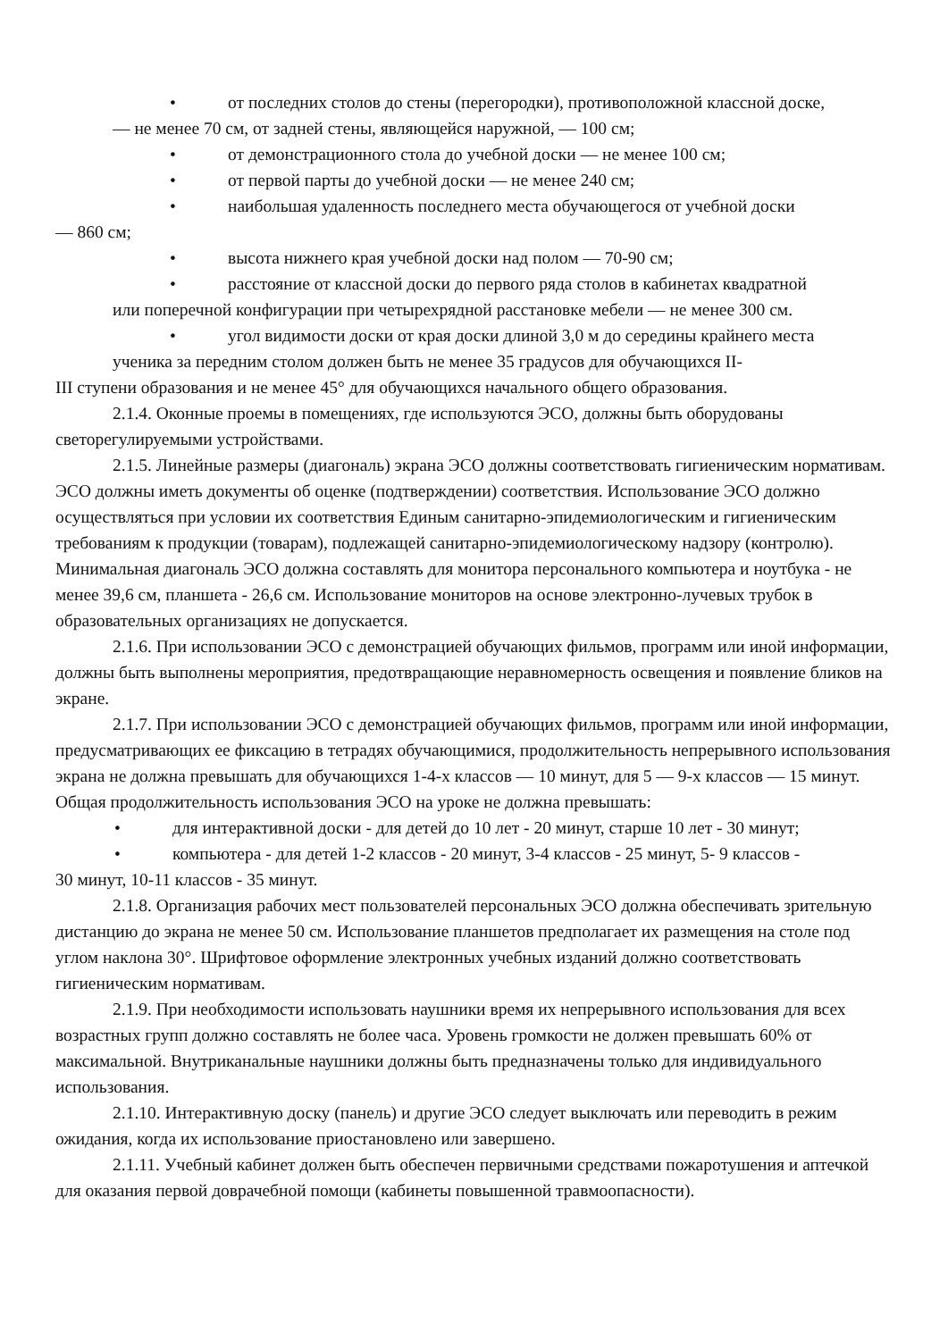• от последних столов до стены (перегородки), противоположной классной доске,
— не менее 70 см, от задней стены, являющейся наружной, — 100 см;
• от демонстрационного стола до учебной доски — не менее 100 см;
• от первой парты до учебной доски — не менее 240 см;
• наибольшая удаленность последнего места обучающегося от учебной доски
— 860 см;
• высота нижнего края учебной доски над полом — 70-90 см;
• расстояние от классной доски до первого ряда столов в кабинетах квадратной
или поперечной конфигурации при четырехрядной расстановке мебели — не менее 300 см.
• угол видимости доски от края доски длиной 3,0 м до середины крайнего места
ученика за передним столом должен быть не менее 35 градусов для обучающихся II-
III ступени образования и не менее 45° для обучающихся начального общего образования.
2.1.4. Оконные проемы в помещениях, где используются ЭСО, должны быть оборудованы светорегулируемыми устройствами.
2.1.5. Линейные размеры (диагональ) экрана ЭСО должны соответствовать гигиеническим нормативам. ЭСО должны иметь документы об оценке (подтверждении) соответствия. Использование ЭСО должно осуществляться при условии их соответствия Единым санитарно-эпидемиологическим и гигиеническим требованиям к продукции (товарам), подлежащей санитарно-эпидемиологическому надзору (контролю). Минимальная диагональ ЭСО должна составлять для монитора персонального компьютера и ноутбука - не менее 39,6 см, планшета - 26,6 см. Использование мониторов на основе электронно-лучевых трубок в образовательных организациях не допускается.
2.1.6. При использовании ЭСО с демонстрацией обучающих фильмов, программ или иной информации, должны быть выполнены мероприятия, предотвращающие неравномерность освещения и появление бликов на экране.
2.1.7. При использовании ЭСО с демонстрацией обучающих фильмов, программ или иной информации, предусматривающих ее фиксацию в тетрадях обучающимися, продолжительность непрерывного использования экрана не должна превышать для обучающихся 1-4-х классов — 10 минут, для 5 — 9-х классов — 15 минут. Общая продолжительность использования ЭСО на уроке не должна превышать:
• для интерактивной доски - для детей до 10 лет - 20 минут, старше 10 лет - 30 минут;
• компьютера - для детей 1-2 классов - 20 минут, 3-4 классов - 25 минут, 5- 9 классов -
30 минут, 10-11 классов - 35 минут.
2.1.8. Организация рабочих мест пользователей персональных ЭСО должна обеспечивать зрительную дистанцию до экрана не менее 50 см. Использование планшетов предполагает их размещения на столе под углом наклона 30°. Шрифтовое оформление электронных учебных изданий должно соответствовать гигиеническим нормативам.
2.1.9. При необходимости использовать наушники время их непрерывного использования для всех возрастных групп должно составлять не более часа. Уровень громкости не должен превышать 60% от максимальной. Внутриканальные наушники должны быть предназначены только для индивидуального использования.
2.1.10. Интерактивную доску (панель) и другие ЭСО следует выключать или переводить в режим ожидания, когда их использование приостановлено или завершено.
2.1.11. Учебный кабинет должен быть обеспечен первичными средствами пожаротушения и аптечкой для оказания первой доврачебной помощи (кабинеты повышенной травмоопасности).